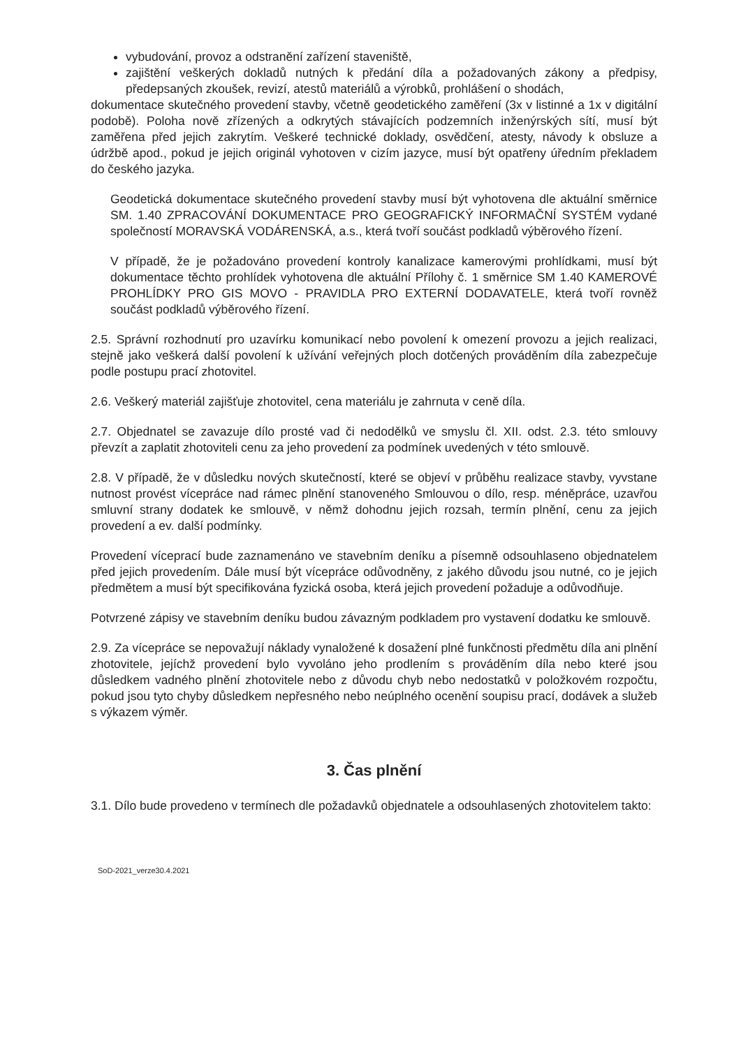vybudování, provoz a odstranění zařízení staveniště,
zajištění veškerých dokladů nutných k předání díla a požadovaných zákony a předpisy, předepsaných zkoušek, revizí, atestů materiálů a výrobků, prohlášení o shodách,
dokumentace skutečného provedení stavby, včetně geodetického zaměření (3x v listinné a 1x v digitální podobě). Poloha nově zřízených a odkrytých stávajících podzemních inženýrských sítí, musí být zaměřena před jejich zakrytím. Veškeré technické doklady, osvědčení, atesty, návody k obsluze a údržbě apod., pokud je jejich originál vyhotoven v cizím jazyce, musí být opatřeny úředním překladem do českého jazyka.
Geodetická dokumentace skutečného provedení stavby musí být vyhotovena dle aktuální směrnice SM. 1.40 ZPRACOVÁNÍ DOKUMENTACE PRO GEOGRAFICKÝ INFORMAČNÍ SYSTÉM vydané společností MORAVSKÁ VODÁRENSKÁ, a.s., která tvoří součást podkladů výběrového řízení.
V případě, že je požadováno provedení kontroly kanalizace kamerovými prohlídkami, musí být dokumentace těchto prohlídek vyhotovena dle aktuální Přílohy č. 1 směrnice SM 1.40 KAMEROVÉ PROHLÍDKY PRO GIS MOVO - PRAVIDLA PRO EXTERNÍ DODAVATELE, která tvoří rovněž součást podkladů výběrového řízení.
2.5. Správní rozhodnutí pro uzavírku komunikací nebo povolení k omezení provozu a jejich realizaci, stejně jako veškerá další povolení k užívání veřejných ploch dotčených prováděním díla zabezpečuje podle postupu prací zhotovitel.
2.6. Veškerý materiál zajišťuje zhotovitel, cena materiálu je zahrnuta v ceně díla.
2.7. Objednatel se zavazuje dílo prosté vad či nedodělků ve smyslu čl. XII. odst. 2.3. této smlouvy převzít a zaplatit zhotoviteli cenu za jeho provedení za podmínek uvedených v této smlouvě.
2.8. V případě, že v důsledku nových skutečností, které se objeví v průběhu realizace stavby, vyvstane nutnost provést vícepráce nad rámec plnění stanoveného Smlouvou o dílo, resp. méněpráce, uzavřou smluvní strany dodatek ke smlouvě, v němž dohodnu jejich rozsah, termín plnění, cenu za jejich provedení a ev. další podmínky.
Provedení víceprací bude zaznamenáno ve stavebním deníku a písemně odsouhlaseno objednatelem před jejich provedením. Dále musí být vícepráce odůvodněny, z jakého důvodu jsou nutné, co je jejich předmětem a musí být specifikována fyzická osoba, která jejich provedení požaduje a odůvodňuje.
Potvrzené zápisy ve stavebním deníku budou závazným podkladem pro vystavení dodatku ke smlouvě.
2.9. Za vícepráce se nepovažují náklady vynaložené k dosažení plné funkčnosti předmětu díla ani plnění zhotovitele, jejíchž provedení bylo vyvoláno jeho prodlením s prováděním díla nebo které jsou důsledkem vadného plnění zhotovitele nebo z důvodu chyb nebo nedostatků v položkovém rozpočtu, pokud jsou tyto chyby důsledkem nepřesného nebo neúplného ocenění soupisu prací, dodávek a služeb s výkazem výměr.
3. Čas plnění
3.1. Dílo bude provedeno v termínech dle požadavků objednatele a odsouhlasených zhotovitelem takto:
SoD-2021_verze30.4.2021